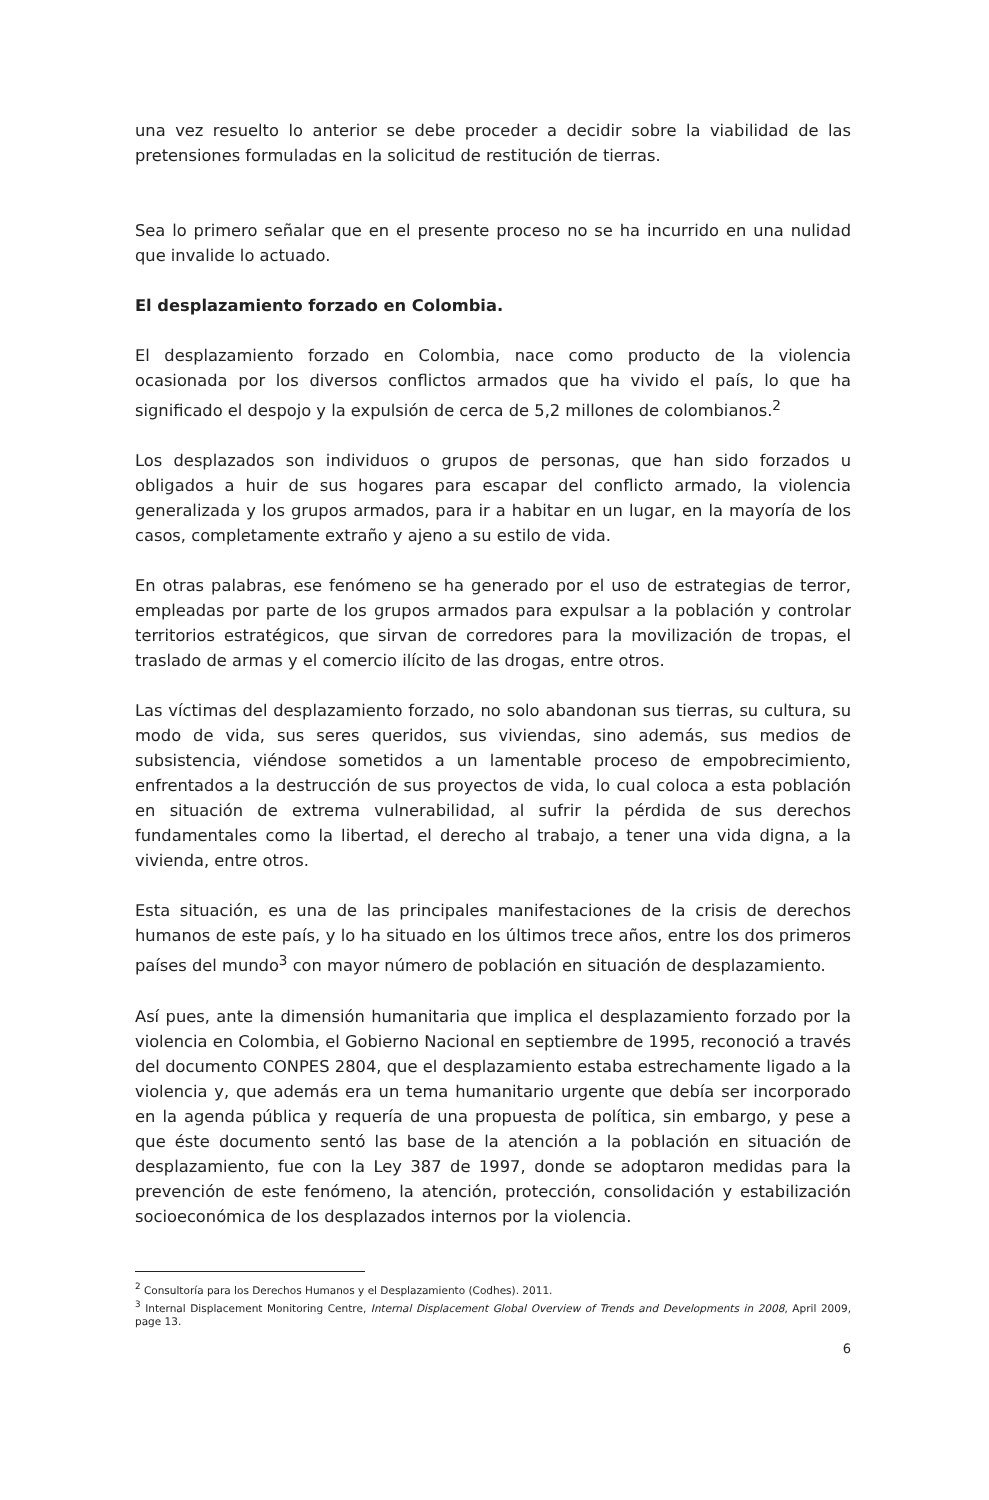una vez resuelto lo anterior se debe proceder a decidir sobre la viabilidad de las pretensiones formuladas en la solicitud de restitución de tierras.
Sea lo primero señalar que en el presente proceso no se ha incurrido en una nulidad que invalide lo actuado.
El desplazamiento forzado en Colombia.
El desplazamiento forzado en Colombia, nace como producto de la violencia ocasionada por los diversos conflictos armados que ha vivido el país, lo que ha significado el despojo y la expulsión de cerca de 5,2 millones de colombianos.<sup>2</sup>
Los desplazados son individuos o grupos de personas, que han sido forzados u obligados a huir de sus hogares para escapar del conflicto armado, la violencia generalizada y los grupos armados, para ir a habitar en un lugar, en la mayoría de los casos, completamente extraño y ajeno a su estilo de vida.
En otras palabras, ese fenómeno se ha generado por el uso de estrategias de terror, empleadas por parte de los grupos armados para expulsar a la población y controlar territorios estratégicos, que sirvan de corredores para la movilización de tropas, el traslado de armas y el comercio ilícito de las drogas, entre otros.
Las víctimas del desplazamiento forzado, no solo abandonan sus tierras, su cultura, su modo de vida, sus seres queridos, sus viviendas, sino además, sus medios de subsistencia, viéndose sometidos a un lamentable proceso de empobrecimiento, enfrentados a la destrucción de sus proyectos de vida, lo cual coloca a esta población en situación de extrema vulnerabilidad, al sufrir la pérdida de sus derechos fundamentales como la libertad, el derecho al trabajo, a tener una vida digna, a la vivienda, entre otros.
Esta situación, es una de las principales manifestaciones de la crisis de derechos humanos de este país, y lo ha situado en los últimos trece años, entre los dos primeros países del mundo<sup>3</sup> con mayor número de población en situación de desplazamiento.
Así pues, ante la dimensión humanitaria que implica el desplazamiento forzado por la violencia en Colombia, el Gobierno Nacional en septiembre de 1995, reconoció a través del documento CONPES 2804, que el desplazamiento estaba estrechamente ligado a la violencia y, que además era un tema humanitario urgente que debía ser incorporado en la agenda pública y requería de una propuesta de política, sin embargo, y pese a que éste documento sentó las base de la atención a la población en situación de desplazamiento, fue con la Ley 387 de 1997, donde se adoptaron medidas para la prevención de este fenómeno, la atención, protección, consolidación y estabilización socioeconómica de los desplazados internos por la violencia.
<sup>2</sup> Consultoría para los Derechos Humanos y el Desplazamiento (Codhes). 2011.
<sup>3</sup> Internal Displacement Monitoring Centre, Internal Displacement Global Overview of Trends and Developments in 2008, April 2009, page 13.
6